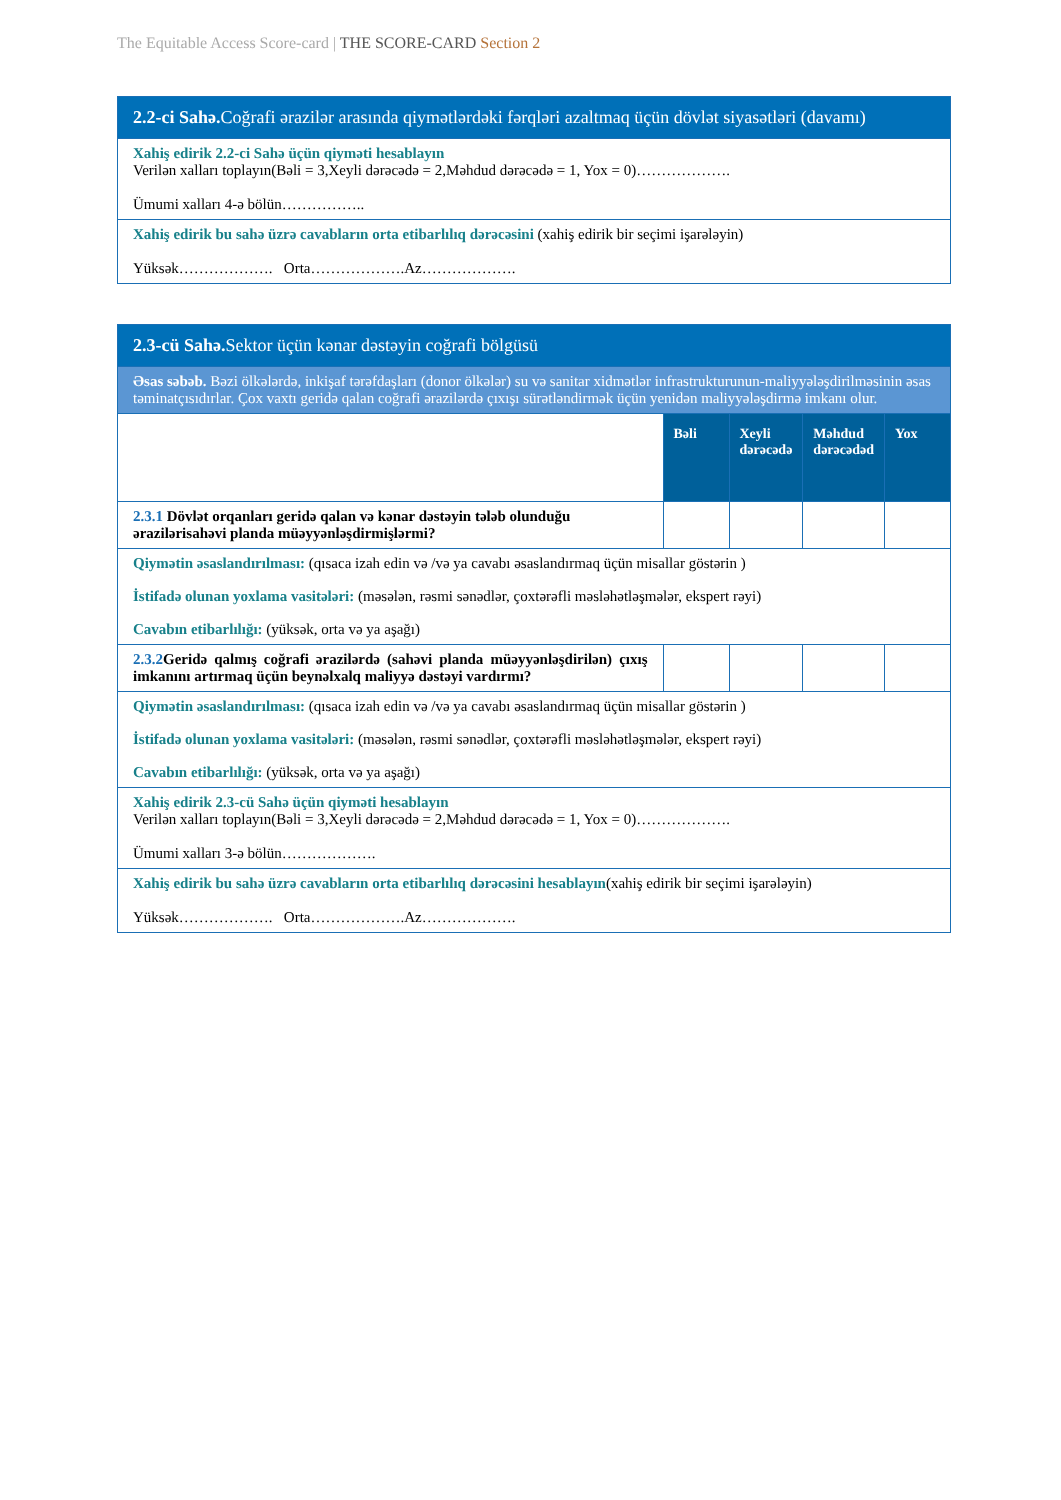The Equitable Access Score-card | THE SCORE-CARD Section 2
| 2.2-ci Sahə. Coğrafi ərazilər arasında qiymətlərdəki fərqləri azaltmaq üçün dövlət siyasətləri (davamı) |
| Xahiş edirik 2.2-ci Sahə üçün qiyməti hesablayın Verilən xalları toplayın(Bəli = 3,Xeyli dərəcədə = 2,Məhdud dərəcədə = 1, Yox = 0)………………. Ümumi xalları 4-ə bölün…………….. |
| Xahiş edirik bu sahə üzrə cavabların orta etibarlılıq dərəcəsini (xahiş edirik bir seçimi işarələyin) Yüksək………………. Orta……………….Az………………. |
| 2.3-cü Sahə. Sektor üçün kənar dəstəyin coğrafi bölgüsü | | | | |
| Əsas səbəb. Bəzi ölkələrdə, inkişaf tərəfdaşları (donor ölkələr) su və sanitar xidmətlər infrastrukturunun-maliyyələşdirilməsinin əsas təminatçısıdırlar. Çox vaxtı geridə qalan coğrafi ərazilərdə çıxışı sürətləndirmək üçün yenidən maliyyələşdirmə imkanı olur. | | | | |
| | Bəli | Xeyli dərəcədə | Məhdud dərəcədəd | Yox |
| 2.3.1 Dövlət orqanları geridə qalan və kənar dəstəyin tələb olunduğu ərazilərisahəvi planda müəyyənləşdirmişlərmi? | | | | |
| Qiymətin əsaslandırılması: (qısaca izah edin və /və ya cavabı əsaslandırmaq üçün misallar göstərin ) İstifadə olunan yoxlama vasitələri: (məsələn, rəsmi sənədlər, çoxtərəfli məsləhətləşmələr, ekspert rəyi) Cavabın etibarlılığı: (yüksək, orta və ya aşağı) | | | | |
| 2.3.2 Geridə qalmış coğrafi ərazilərdə (sahəvi planda müəyyənləşdirilən) çıxış imkanını artırmaq üçün beynəlxalq maliyyə dəstəyi vardırmı? | | | | |
| Qiymətin əsaslandırılması: (qısaca izah edin və /və ya cavabı əsaslandırmaq üçün misallar göstərin ) İstifadə olunan yoxlama vasitələri: (məsələn, rəsmi sənədlər, çoxtərəfli məsləhətləşmələr, ekspert rəyi) Cavabın etibarlılığı: (yüksək, orta və ya aşağı) | | | | |
| Xahiş edirik 2.3-cü Sahə üçün qiyməti hesablayın Verilən xalları toplayın(Bəli = 3,Xeyli dərəcədə = 2,Məhdud dərəcədə = 1, Yox = 0)………………. Ümumi xalları 3-ə bölün………………. | | | | |
| Xahiş edirik bu sahə üzrə cavabların orta etibarlılıq dərəcəsini hesablayın (xahiş edirik bir seçimi işarələyin) Yüksək………………. Orta……………….Az………………. | | | | |